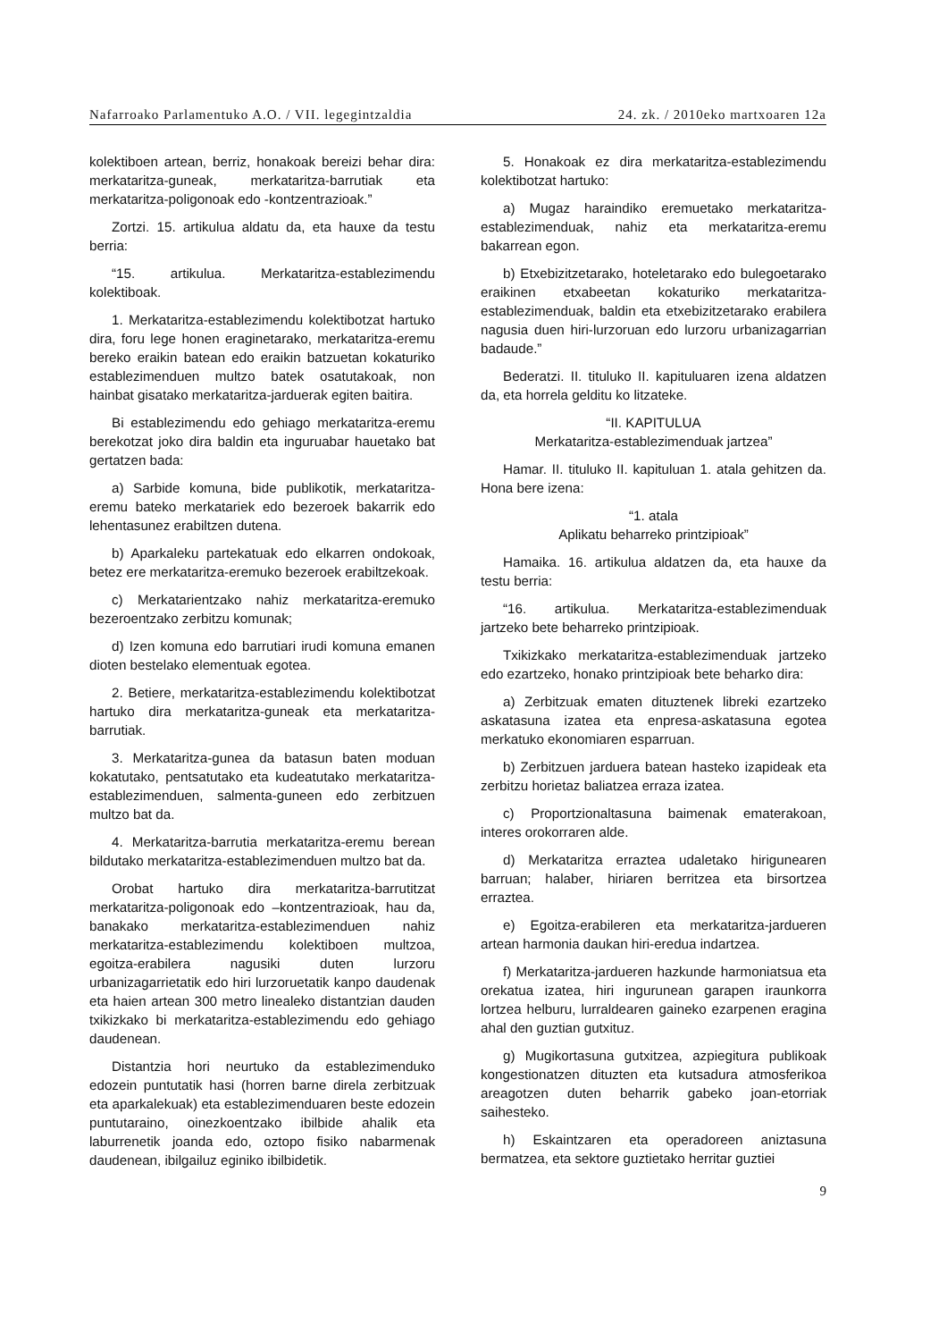Nafarroako Parlamentuko A.O. / VII. legegintzaldia 24. zk. / 2010eko martxoaren 12a
kolektiboen artean, berriz, honakoak bereizi behar dira: merkataritza-guneak, merkataritza-barrutiak eta merkataritza-poligonoak edo -kontzentrazioak.”
Zortzi. 15. artikulua aldatu da, eta hauxe da testu berria:
“15. artikulua. Merkataritza-establezimendu kolektiboak.
1. Merkataritza-establezimendu kolektibotzat hartuko dira, foru lege honen eraginetarako, merkataritza-eremu bereko eraikin batean edo eraikin batzuetan kokaturiko establezimenduen multzo batek osatutakoak, non hainbat gisatako merkataritza-jarduerak egiten baitira.
Bi establezimendu edo gehiago merkataritza-eremu berekotzat joko dira baldin eta inguruabar hauetako bat gertatzen bada:
a) Sarbide komuna, bide publikotik, merkataritza-eremu bateko merkatariek edo bezeroek bakarrik edo lehentasunez erabiltzen dutena.
b) Aparkaleku partekatuak edo elkarren ondokoak, betez ere merkataritza-eremuko bezeroek erabiltzekoak.
c) Merkatarientzako nahiz merkataritza-eremuko bezeroentzako zerbitzu komunak;
d) Izen komuna edo barrutiari irudi komuna emanen dioten bestelako elementuak egotea.
2. Betiere, merkataritza-establezimendu kolektibotzat hartuko dira merkataritza-guneak eta merkataritza-barrutiak.
3. Merkataritza-gunea da batasun baten moduan kokatutako, pentsatutako eta kudeatutako merkataritza-establezimenduen, salmenta-guneen edo zerbitzuen multzo bat da.
4. Merkataritza-barrutia merkataritza-eremu berean bildutako merkataritza-establezimenduen multzo bat da.
Orobat hartuko dira merkataritza-barrutitzat merkataritza-poligonoak edo –kontzentrazioak, hau da, banakako merkataritza-establezimenduen nahiz merkataritza-establezimendu kolektiboen multzoa, egoitza-erabilera nagusiki duten lurzoru urbanizagarrietatik edo hiri lurzoruetatik kanpo daudenak eta haien artean 300 metro linealeko distantzian dauden txikizkako bi merkataritza-establezimendu edo gehiago daudenean.
Distantzia hori neurtuko da establezimenduko edozein puntutatik hasi (horren barne direla zerbitzuak eta aparkalekuak) eta establezimenduaren beste edozein puntutaraino, oinezkoentzako ibilbide ahalik eta laburrenetik joanda edo, oztopo fisiko nabarmenak daudenean, ibilgailuz eginiko ibilbidetik.
5. Honakoak ez dira merkataritza-establezimendu kolektibotzat hartuko:
a) Mugaz haraindiko eremuetako merkataritza-establezimenduak, nahiz eta merkataritza-eremu bakarrean egon.
b) Etxebizitzetarako, hoteletarako edo bulegoetarako eraikinen etxabeetan kokaturiko merkataritza-establezimenduak, baldin eta etxebizitzetarako erabilera nagusia duen hiri-lurzoruan edo lurzoru urbanizagarrian badaude.”
Bederatzi. II. tituluko II. kapituluaren izena aldatzen da, eta horrela gelditu ko litzateke.
“II. KAPITULUA
Merkataritza-establezimenduak jartzea”
Hamar. II. tituluko II. kapituluan 1. atala gehitzen da. Hona bere izena:
“1. atala
Aplikatu beharreko printzipioak”
Hamaika. 16. artikulua aldatzen da, eta hauxe da testu berria:
“16. artikulua. Merkataritza-establezimenduak jartzeko bete beharreko printzipioak.
Txikizkako merkataritza-establezimenduak jartzeko edo ezartzeko, honako printzipioak bete beharko dira:
a) Zerbitzuak ematen dituztenek libreki ezartzeko askatasuna izatea eta enpresa-askatasuna egotea merkatuko ekonomiaren esparruan.
b) Zerbitzuen jarduera batean hasteko izapideak eta zerbitzu horietaz baliatzea erraza izatea.
c) Proportzionaltasuna baimenak ematerakoan, interes orokorraren alde.
d) Merkataritza erraztea udaletako hirigunearen barruan; halaber, hiriaren berritzea eta birsortzea erraztea.
e) Egoitza-erabileren eta merkataritza-jardueren artean harmonia daukan hiri-eredua indartzea.
f) Merkataritza-jardueren hazkunde harmoniatsua eta orekatua izatea, hiri ingurunean garapen iraunkorra lortzea helburu, lurraldearen gaineko ezarpenen eragina ahal den guztian gutxituz.
g) Mugikortasuna gutxitzea, azpiegitura publikoak kongestionatzen dituzten eta kutsadura atmosferikoa areagotzen duten beharrik gabeko joan-etorriak saihesteko.
h) Eskaintzaren eta operadoreen aniztasuna bermatzea, eta sektore guztietako herritar guztiei
9